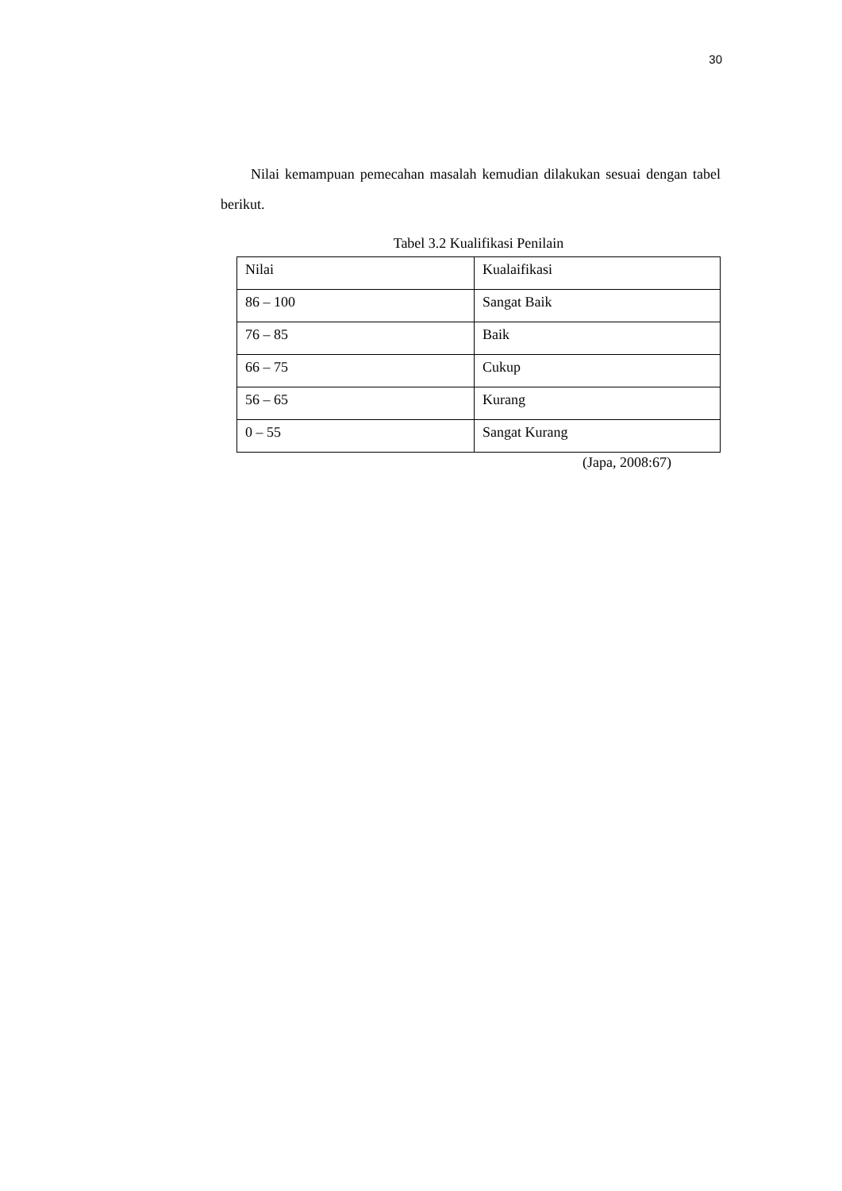30
Nilai kemampuan pemecahan masalah kemudian dilakukan sesuai dengan tabel berikut.
Tabel 3.2 Kualifikasi Penilain
| Nilai | Kualaifikasi |
| 86 – 100 | Sangat Baik |
| 76 – 85 | Baik |
| 66 – 75 | Cukup |
| 56 – 65 | Kurang |
| 0 – 55 | Sangat Kurang |
(Japa, 2008:67)